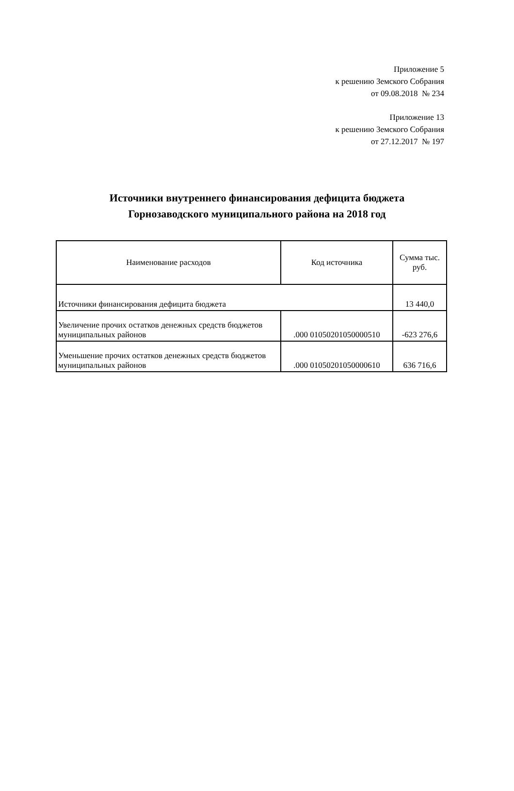Приложение 5
к решению Земского Собрания
от 09.08.2018 № 234
Приложение 13
к решению Земского Собрания
от 27.12.2017 № 197
Источники внутреннего финансирования дефицита бюджета
Горнозаводского муниципального района на 2018 год
| Наименование расходов | Код источника | Сумма тыс. руб. |
| --- | --- | --- |
| Источники финансирования дефицита бюджета | | 13 440,0 |
| Увеличение прочих остатков денежных средств бюджетов муниципальных районов | .000 01050201050000510 | -623 276,6 |
| Уменьшение прочих остатков денежных средств бюджетов муниципальных районов | .000 01050201050000610 | 636 716,6 |